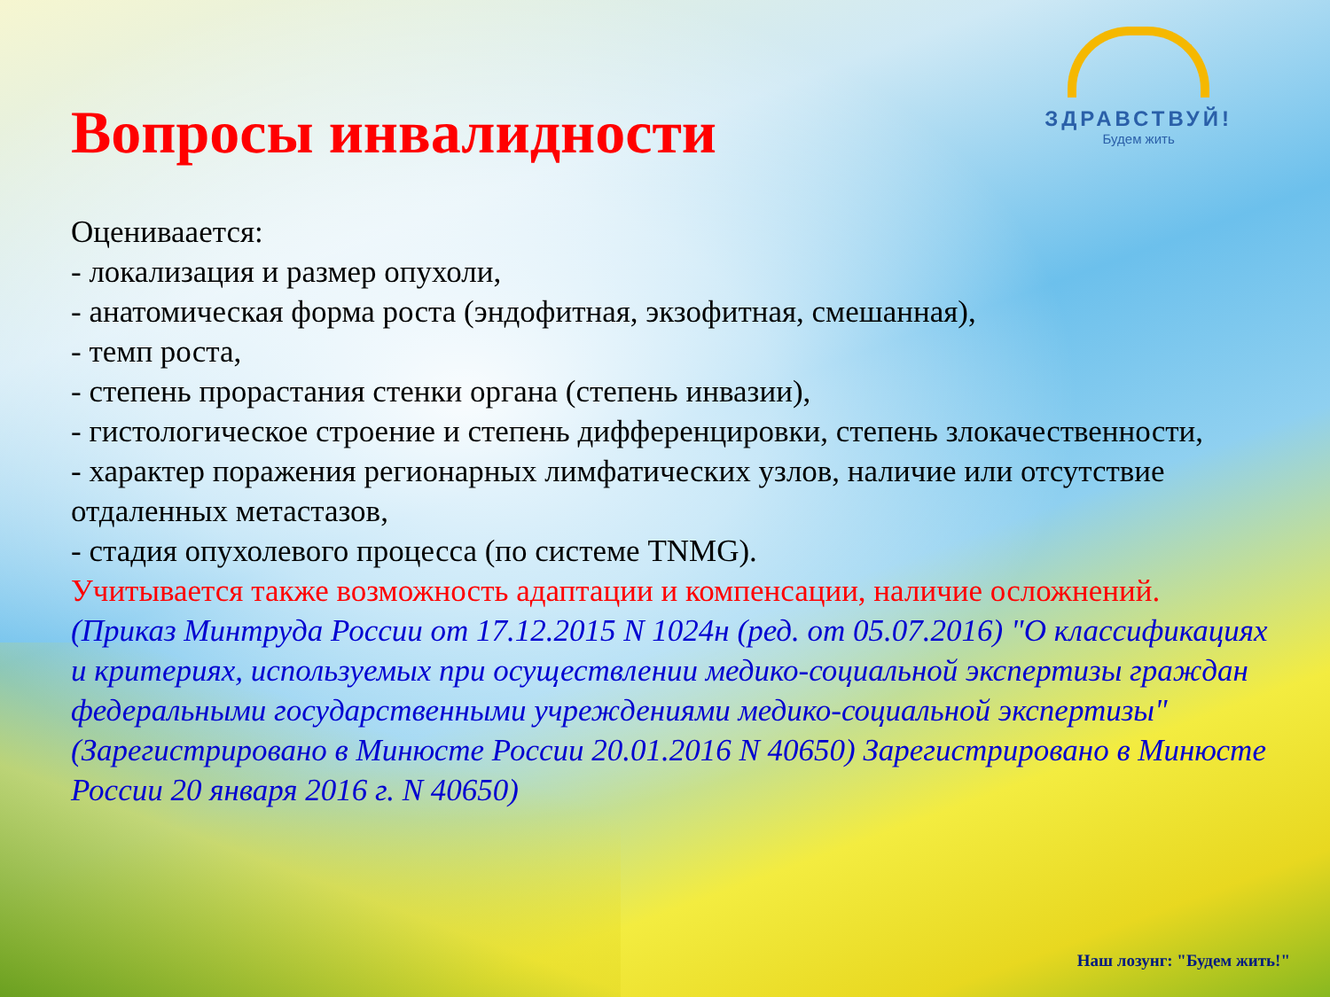ЗДРАВСТВУЙ!
Будем жить
Вопросы инвалидности
Оцениваается:
- локализация и размер опухоли,
- анатомическая форма роста (эндофитная, экзофитная, смешанная),
- темп роста,
- степень прорастания стенки органа (степень инвазии),
- гистологическое строение и степень дифференцировки, степень злокачественности,
- характер поражения регионарных лимфатических узлов, наличие или отсутствие отдаленных метастазов,
- стадия опухолевого процесса (по системе TNMG).
Учитывается также возможность адаптации и компенсации, наличие осложнений.
(Приказ Минтруда России от 17.12.2015 N 1024н (ред. от 05.07.2016) "О классификациях и критериях, используемых при осуществлении медико-социальной экспертизы граждан федеральными государственными учреждениями медико-социальной экспертизы" (Зарегистрировано в Минюсте России 20.01.2016 N 40650) Зарегистрировано в Минюсте России 20 января 2016 г. N 40650)
Наш лозунг: "Будем жить!"